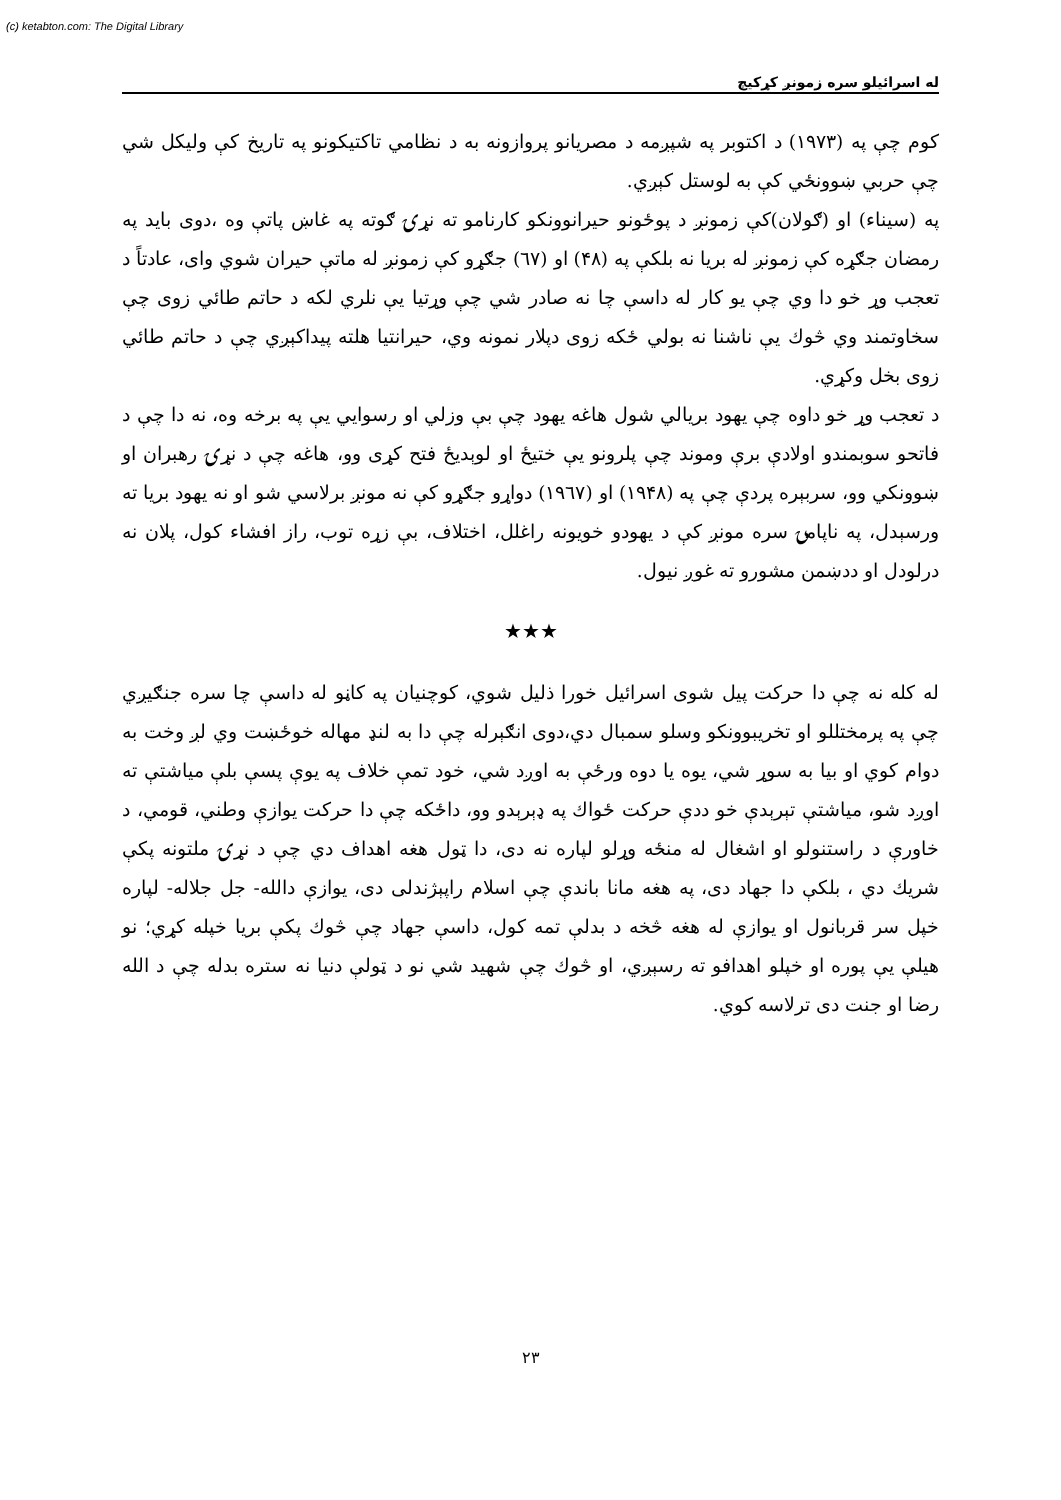(c) ketabton.com: The Digital Library
له اسرائیلو سره زمونږ کړکیچ
کوم چې په (۱۹۷۳) د اکتوبر په شپږمه د مصریانو پروازونه به د نظامي تاکتیکونو په تاریخ کې ولیکل شي چې حربي ښوونځي کې به لوستل کېږي.
په (سیناء) او (ګولان)کې زمونږ د پوځونو حیرانوونکو کارنامو ته نړۍ ګوته په غاښ پاتې وه ،دوی باید په رمضان جګړه کې زمونږ له بریا نه بلکې په (۴۸) او (٦٧) جګړو کې زمونږ له ماتې حیران شوي وای، عادتاً د تعجب وړ خو دا وي چې یو کار له داسې چا نه صادر شي چې وړتیا یې نلري لکه د حاتم طائي زوی چې سخاوتمند وي څوك یې ناشنا نه بولي ځکه زوی دپلار نمونه وي، حیرانتیا هلته پیداکېږي چې د حاتم طائي زوی بخل وکړي.
د تعجب وړ خو داوه چې یهود بریالي شول هاغه یهود چې بې وزلي او رسوایي یې په برخه وه، نه دا چې د فاتحو سوبمندو اولادې برې وموند چې پلرونو یې ختیځ او لوېدیځ فتح کړی وو، هاغه چې د نړۍ رهبران او ښوونکي وو، سربېره پردې چې په (۱۹۴۸) او (۱۹٦٧) دواړو جګړو کې نه مونږ برلاسي شو او نه یهود بریا ته ورسېدل، په ناپامۍ سره مونږ کې د یهودو خویونه راغلل، اختلاف، بې زړه توب، راز افشاء کول، پلان نه درلودل او ددښمن مشورو ته غوږ نیول.
★★★
له کله نه چې دا حرکت پیل شوی اسرائیل خورا ذلیل شوي، کوچنیان په کاڼو له داسې چا سره جنګیږي چې په پرمختللو او تخریبوونکو وسلو سمبال دي،دوی انګېرله چې دا به لنډ مهاله خوځښت وي لږ وخت به دوام کوي او بیا به سوړ شي، یوه یا دوه ورځې به اوږد شي، خود تمې خلاف په یوې پسې بلې میاشتې ته اوږد شو، میاشتې تېرېدې خو ددې حرکت ځواك په ډېرېدو وو، داځکه چې دا حرکت یوازې وطني، قومي، د خاورې د راستنولو او اشغال له منځه وړلو لپاره نه دی، دا ټول هغه اهداف دي چې د نړۍ ملتونه پکې شریك دي ، بلکې دا جهاد دی، په هغه مانا باندې چې اسلام راپېژندلی دی، یوازې دالله- جل جلاله- لپاره خپل سر قربانول او یوازې له هغه څخه د بدلې تمه کول، داسې جهاد چې څوك پکې بریا خپله کړي؛ نو هیلې یې پوره او خپلو اهدافو ته رسېږي، او څوك چې شهید شي نو د ټولې دنیا نه ستره بدله چې د الله رضا او جنت دی ترلاسه کوي.
۲۳